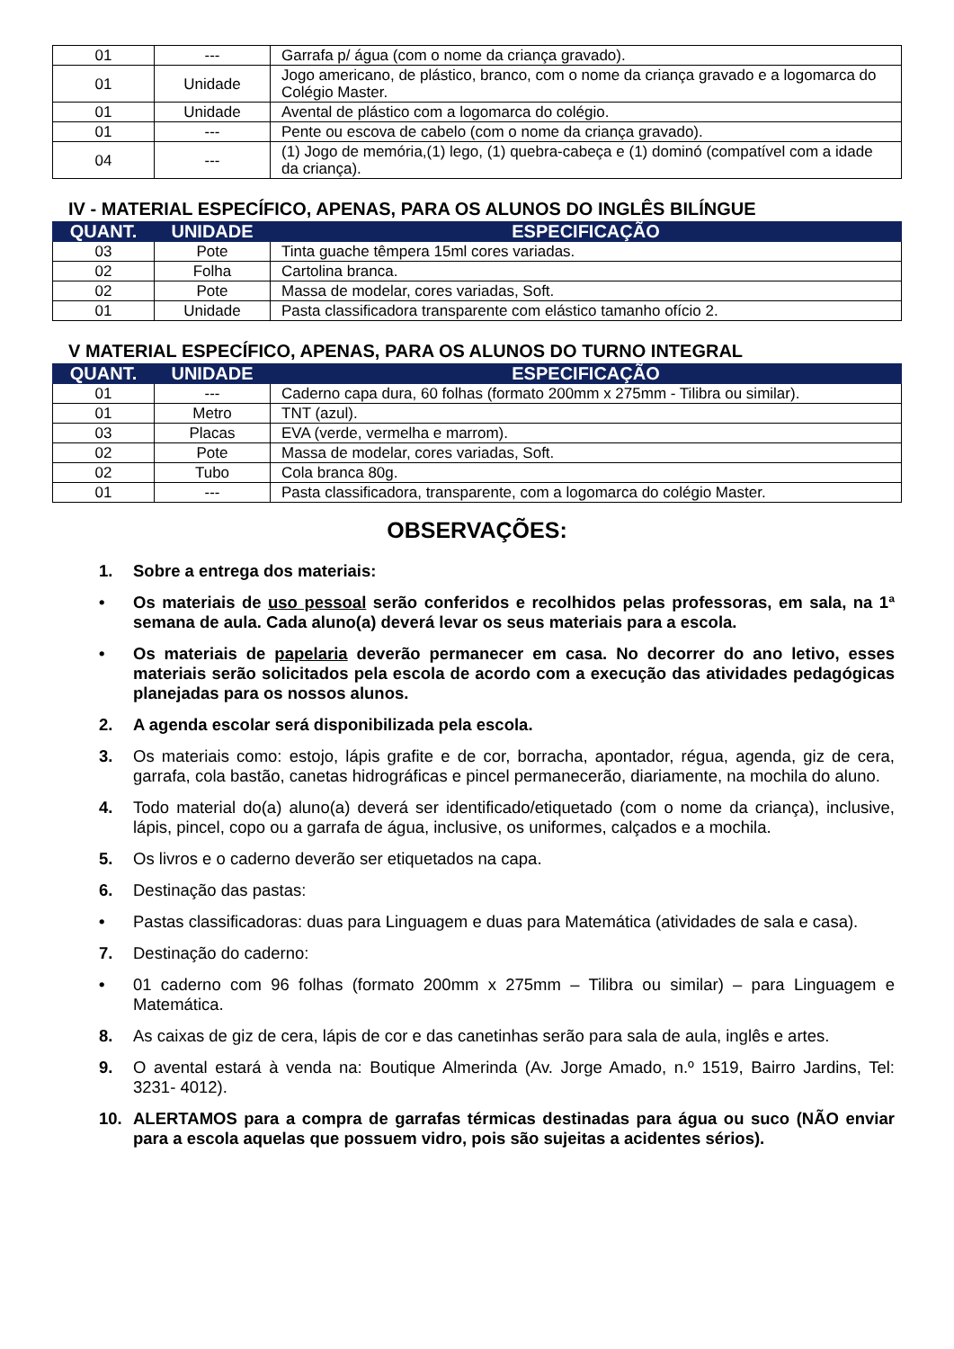| 01 | --- | Garrafa p/ água (com o nome da criança gravado). |
| 01 | Unidade | Jogo americano, de plástico, branco, com o nome da criança gravado e a logomarca do Colégio Master. |
| 01 | Unidade | Avental de plástico com a logomarca do colégio. |
| 01 | --- | Pente ou escova de cabelo (com o nome da criança gravado). |
| 04 | --- | (1) Jogo de memória,(1) lego, (1) quebra-cabeça e (1) dominó (compatível com a idade da criança). |
IV - MATERIAL ESPECÍFICO, APENAS, PARA OS ALUNOS DO INGLÊS BILÍNGUE
| QUANT. | UNIDADE | ESPECIFICAÇÃO |
| --- | --- | --- |
| 03 | Pote | Tinta guache têmpera 15ml cores variadas. |
| 02 | Folha | Cartolina branca. |
| 02 | Pote | Massa de modelar, cores variadas, Soft. |
| 01 | Unidade | Pasta classificadora transparente com elástico tamanho ofício 2. |
V MATERIAL ESPECÍFICO, APENAS, PARA OS ALUNOS DO TURNO INTEGRAL
| QUANT. | UNIDADE | ESPECIFICAÇÃO |
| --- | --- | --- |
| 01 | --- | Caderno capa dura, 60 folhas (formato 200mm x 275mm - Tilibra ou similar). |
| 01 | Metro | TNT (azul). |
| 03 | Placas | EVA (verde, vermelha e marrom). |
| 02 | Pote | Massa de modelar, cores variadas, Soft. |
| 02 | Tubo | Cola branca 80g. |
| 01 | --- | Pasta classificadora, transparente, com a logomarca do colégio Master. |
OBSERVAÇÕES:
1. Sobre a entrega dos materiais:
• Os materiais de uso pessoal serão conferidos e recolhidos pelas professoras, em sala, na 1ª semana de aula. Cada aluno(a) deverá levar os seus materiais para a escola.
• Os materiais de papelaria deverão permanecer em casa. No decorrer do ano letivo, esses materiais serão solicitados pela escola de acordo com a execução das atividades pedagógicas planejadas para os nossos alunos.
2. A agenda escolar será disponibilizada pela escola.
3. Os materiais como: estojo, lápis grafite e de cor, borracha, apontador, régua, agenda, giz de cera, garrafa, cola bastão, canetas hidrográficas e pincel permanecerão, diariamente, na mochila do aluno.
4. Todo material do(a) aluno(a) deverá ser identificado/etiquetado (com o nome da criança), inclusive, lápis, pincel, copo ou a garrafa de água, inclusive, os uniformes, calçados e a mochila.
5. Os livros e o caderno deverão ser etiquetados na capa.
6. Destinação das pastas:
• Pastas classificadoras: duas para Linguagem e duas para Matemática (atividades de sala e casa).
7. Destinação do caderno:
• 01 caderno com 96 folhas (formato 200mm x 275mm – Tilibra ou similar) – para Linguagem e Matemática.
8. As caixas de giz de cera, lápis de cor e das canetinhas serão para sala de aula, inglês e artes.
9. O avental estará à venda na: Boutique Almerinda (Av. Jorge Amado, n.º 1519, Bairro Jardins, Tel: 3231- 4012).
10. ALERTAMOS para a compra de garrafas térmicas destinadas para água ou suco (NÃO enviar para a escola aquelas que possuem vidro, pois são sujeitas a acidentes sérios).